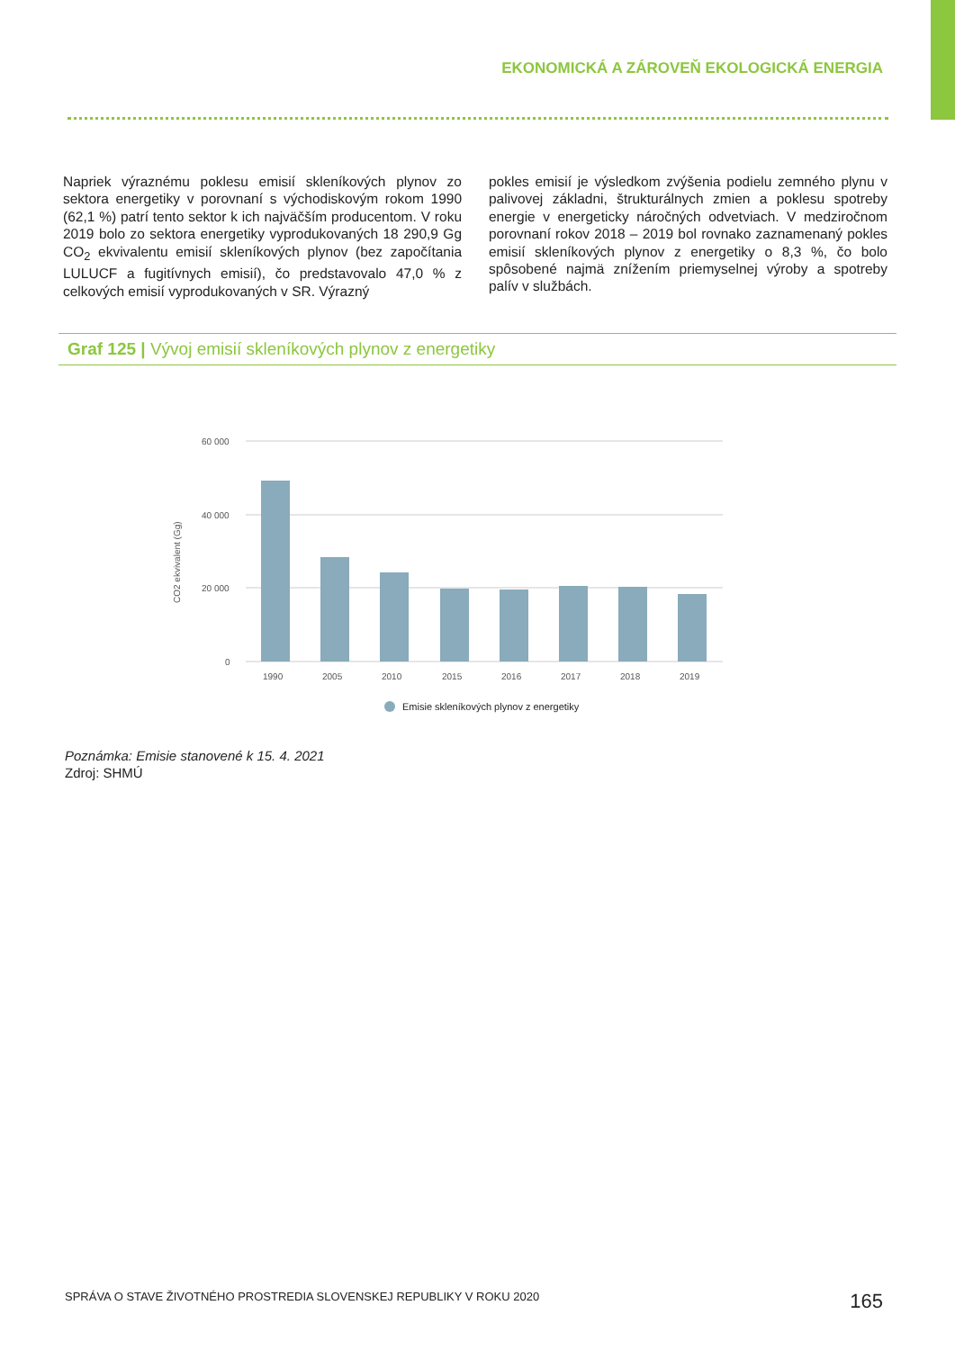EKONOMICKÁ A ZÁROVEŇ EKOLOGICKÁ ENERGIA
Napriek výraznému poklesu emisií skleníkových plynov zo sektora energetiky v porovnaní s východiskovým rokom 1990 (62,1 %) patrí tento sektor k ich najväčším producentom. V roku 2019 bolo zo sektora energetiky vyprodukovaných 18 290,9 Gg CO<sub>2</sub> ekvivalentu emisií skleníkových plynov (bez započítania LULUCF a fugitívnych emisií), čo predstavovalo 47,0 % z celkových emisií vyprodukovaných v SR. Výrazný
pokles emisií je výsledkom zvýšenia podielu zemného plynu v palivovej základni, štrukturálnych zmien a poklesu spotreby energie v energeticky náročných odvetviach. V medziročnom porovnaní rokov 2018 – 2019 bol rovnako zaznamenaný pokles emisií skleníkových plynov z energetiky o 8,3 %, čo bolo spôsobené najmä znížením priemyselnej výroby a spotreby palív v službách.
Graf 125 | Vývoj emisií skleníkových plynov z energetiky
60 000
40 000
20 000
0
CO2 ekvivalent (Gg)
1990
2005
2010
2015
2016
2017
2018
2019
Emisie skleníkových plynov z energetiky
Poznámka: Emisie stanovené k 15. 4. 2021
Zdroj: SHMÚ
SPRÁVA O STAVE ŽIVOTNÉHO PROSTREDIA SLOVENSKEJ REPUBLIKY V ROKU 2020
165